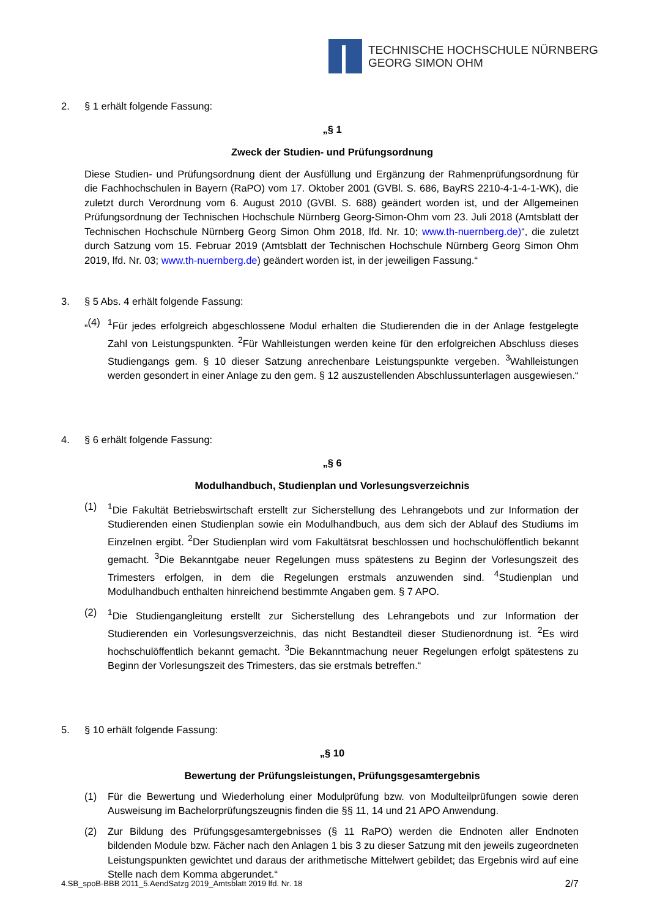TECHNISCHE HOCHSCHULE NÜRNBERG
GEORG SIMON OHM
2. § 1 erhält folgende Fassung:
„§ 1
Zweck der Studien- und Prüfungsordnung
Diese Studien- und Prüfungsordnung dient der Ausfüllung und Ergänzung der Rahmenprüfungsordnung für die Fachhochschulen in Bayern (RaPO) vom 17. Oktober 2001 (GVBl. S. 686, BayRS 2210-4-1-4-1-WK), die zuletzt durch Verordnung vom 6. August 2010 (GVBl. S. 688) geändert worden ist, und der Allgemeinen Prüfungsordnung der Technischen Hochschule Nürnberg Georg-Simon-Ohm vom 23. Juli 2018 (Amtsblatt der Technischen Hochschule Nürnberg Georg Simon Ohm 2018, lfd. Nr. 10; www.th-nuernberg.de)“, die zuletzt durch Satzung vom 15. Februar 2019 (Amtsblatt der Technischen Hochschule Nürnberg Georg Simon Ohm 2019, lfd. Nr. 03; www.th-nuernberg.de) geändert worden ist, in der jeweiligen Fassung.“
3. § 5 Abs. 4 erhält folgende Fassung:
„(4) <sup>1</sup>Für jedes erfolgreich abgeschlossene Modul erhalten die Studierenden die in der Anlage festgelegte Zahl von Leistungspunkten. <sup>2</sup>Für Wahlleistungen werden keine für den erfolgreichen Abschluss dieses Studiengangs gem. § 10 dieser Satzung anrechenbare Leistungspunkte vergeben. <sup>3</sup>Wahlleistungen werden gesondert in einer Anlage zu den gem. § 12 auszustellenden Abschlussunterlagen ausgewiesen.“
4. § 6 erhält folgende Fassung:
„§ 6
Modulhandbuch, Studienplan und Vorlesungsverzeichnis
(1) <sup>1</sup>Die Fakultät Betriebswirtschaft erstellt zur Sicherstellung des Lehrangebots und zur Information der Studierenden einen Studienplan sowie ein Modulhandbuch, aus dem sich der Ablauf des Studiums im Einzelnen ergibt. <sup>2</sup>Der Studienplan wird vom Fakultätsrat beschlossen und hochschulöffentlich bekannt gemacht. <sup>3</sup>Die Bekanntgabe neuer Regelungen muss spätestens zu Beginn der Vorlesungszeit des Trimesters erfolgen, in dem die Regelungen erstmals anzuwenden sind. <sup>4</sup>Studienplan und Modulhandbuch enthalten hinreichend bestimmte Angaben gem. § 7 APO.
(2) <sup>1</sup>Die Studiengangleitung erstellt zur Sicherstellung des Lehrangebots und zur Information der Studierenden ein Vorlesungsverzeichnis, das nicht Bestandteil dieser Studienordnung ist. <sup>2</sup>Es wird hochschulöffentlich bekannt gemacht. <sup>3</sup>Die Bekanntmachung neuer Regelungen erfolgt spätestens zu Beginn der Vorlesungszeit des Trimesters, das sie erstmals betreffen.“
5. § 10 erhält folgende Fassung:
„§ 10
Bewertung der Prüfungsleistungen, Prüfungsgesamtergebnis
(1) Für die Bewertung und Wiederholung einer Modulprüfung bzw. von Modulteilprüfungen sowie deren Ausweisung im Bachelorprüfungszeugnis finden die §§ 11, 14 und 21 APO Anwendung.
(2) Zur Bildung des Prüfungsgesamtergebnisses (§ 11 RaPO) werden die Endnoten aller Endnoten bildenden Module bzw. Fächer nach den Anlagen 1 bis 3 zu dieser Satzung mit den jeweils zugeordneten Leistungspunkten gewichtet und daraus der arithmetische Mittelwert gebildet; das Ergebnis wird auf eine Stelle nach dem Komma abgerundet.“
4.SB_spoB-BBB 2011_5.AendSatzg 2019_Amtsblatt 2019 lfd. Nr. 18 2/7